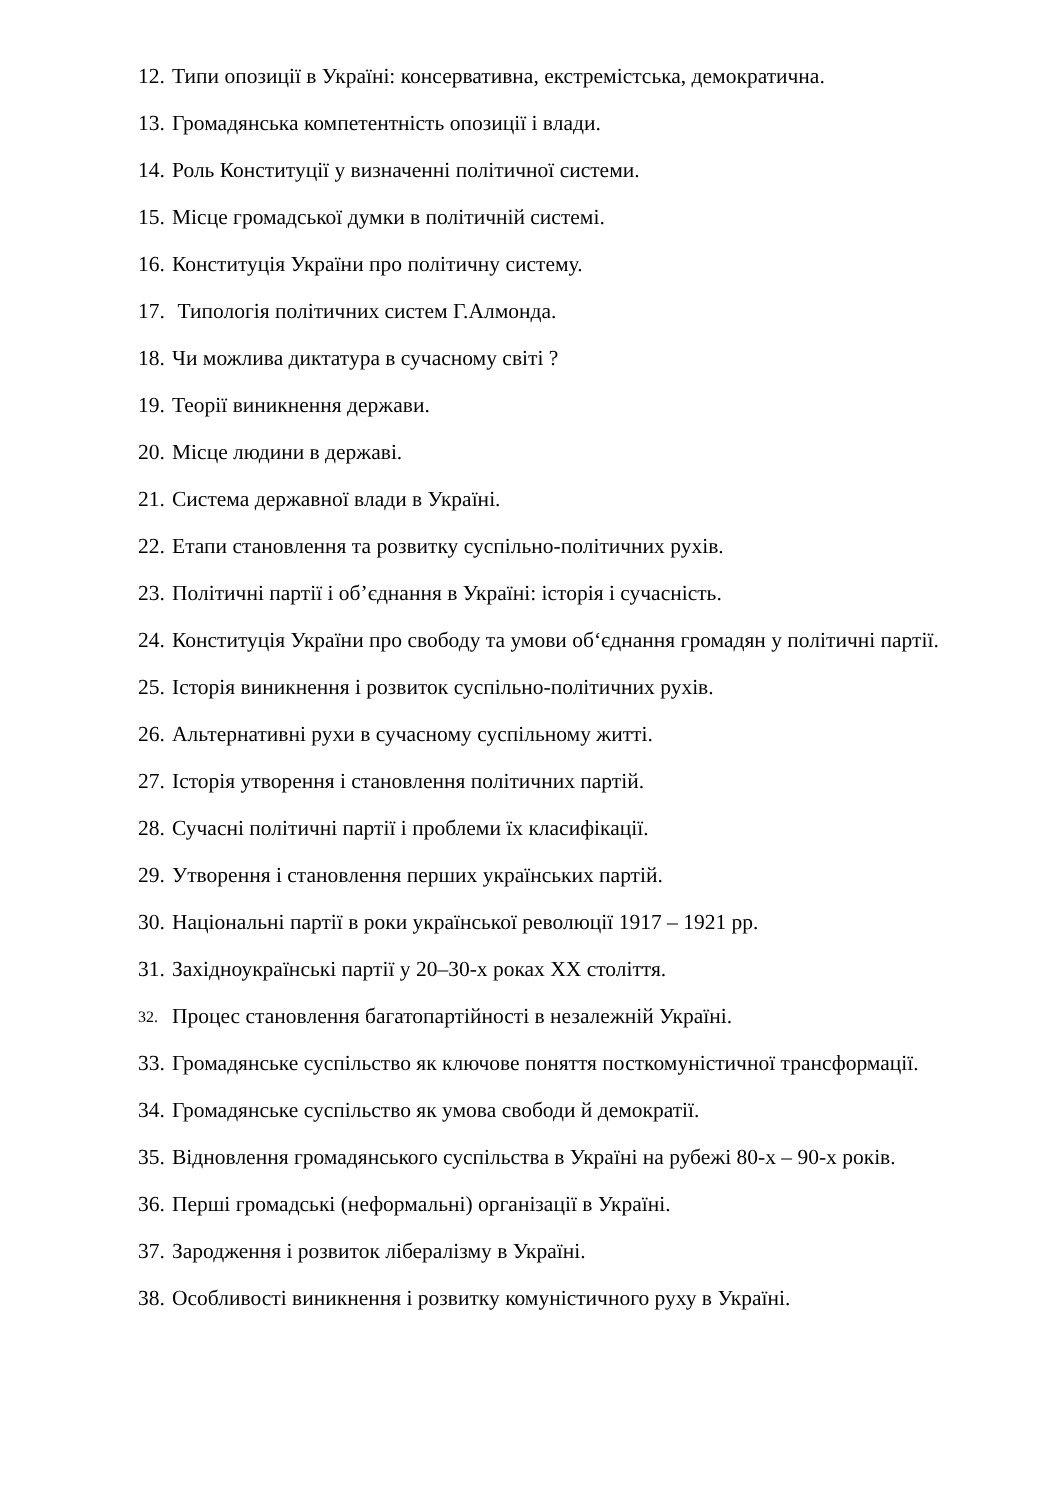12. Типи опозиції в Україні: консервативна, екстремістська, демократична.
13. Громадянська компетентність опозиції і влади.
14. Роль Конституції у визначенні політичної системи.
15. Місце громадської думки в політичній системі.
16. Конституція України про політичну систему.
17. Типологія політичних систем Г.Алмонда.
18. Чи можлива диктатура в сучасному світі ?
19. Теорії виникнення держави.
20. Місце людини в державі.
21. Система державної влади в Україні.
22. Етапи становлення та розвитку суспільно-політичних рухів.
23. Політичні партії і об’єднання в Україні: історія і сучасність.
24. Конституція України про свободу та умови об‘єднання громадян у політичні партії.
25. Історія виникнення і розвиток суспільно-політичних рухів.
26. Альтернативні рухи в сучасному суспільному житті.
27. Історія утворення і становлення політичних партій.
28. Сучасні політичні партії і проблеми їх класифікації.
29. Утворення і становлення перших українських партій.
30. Національні партії в роки української революції 1917 – 1921 рр.
31. Західноукраїнські партії у 20–30-х роках ХХ століття.
32. Процес становлення багатопартійності в незалежній Україні.
33. Громадянське суспільство як ключове поняття посткомуністичної трансформації.
34. Громадянське суспільство як умова свободи й демократії.
35. Відновлення громадянського суспільства в Україні на рубежі 80-х – 90-х років.
36. Перші громадські (неформальні) організації в Україні.
37. Зародження і розвиток лібералізму в Україні.
38. Особливості виникнення і розвитку комуністичного руху в Україні.